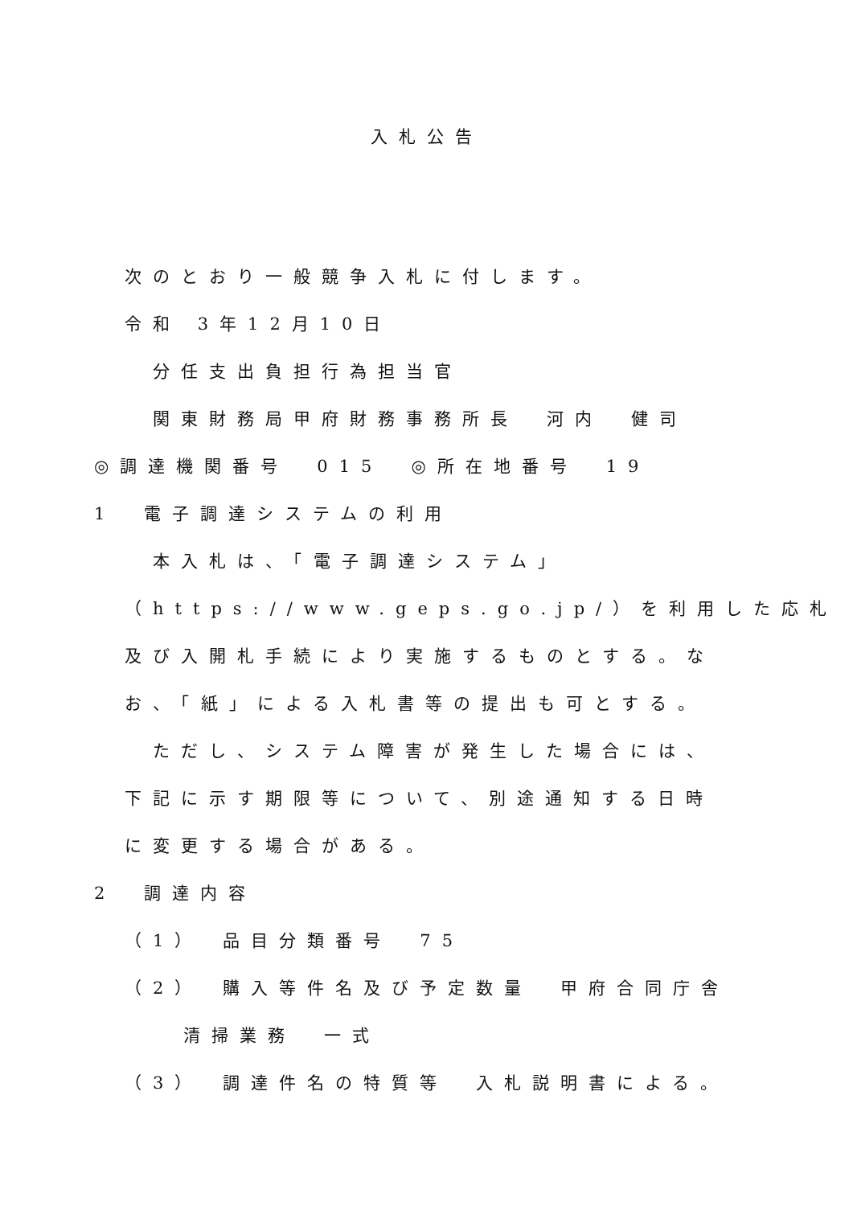入札公告
次のとおり一般競争入札に付します。
令和 3年12月10日
分任支出負担行為担当官
関東財務局甲府財務事務所長　河内　健司
◎調達機関番号　015　◎所在地番号　19
1　電子調達システムの利用
本入札は、「電子調達システム」
（https://www.geps.go.jp/）を利用した応札
及び入開札手続により実施するものとする。な
お、「紙」による入札書等の提出も可とする。
ただし、システム障害が発生した場合には、
下記に示す期限等について、別途通知する日時
に変更する場合がある。
2　調達内容
（1）　品目分類番号　75
（2）　購入等件名及び予定数量　甲府合同庁舎
清掃業務　一式
（3）　調達件名の特質等　入札説明書による。